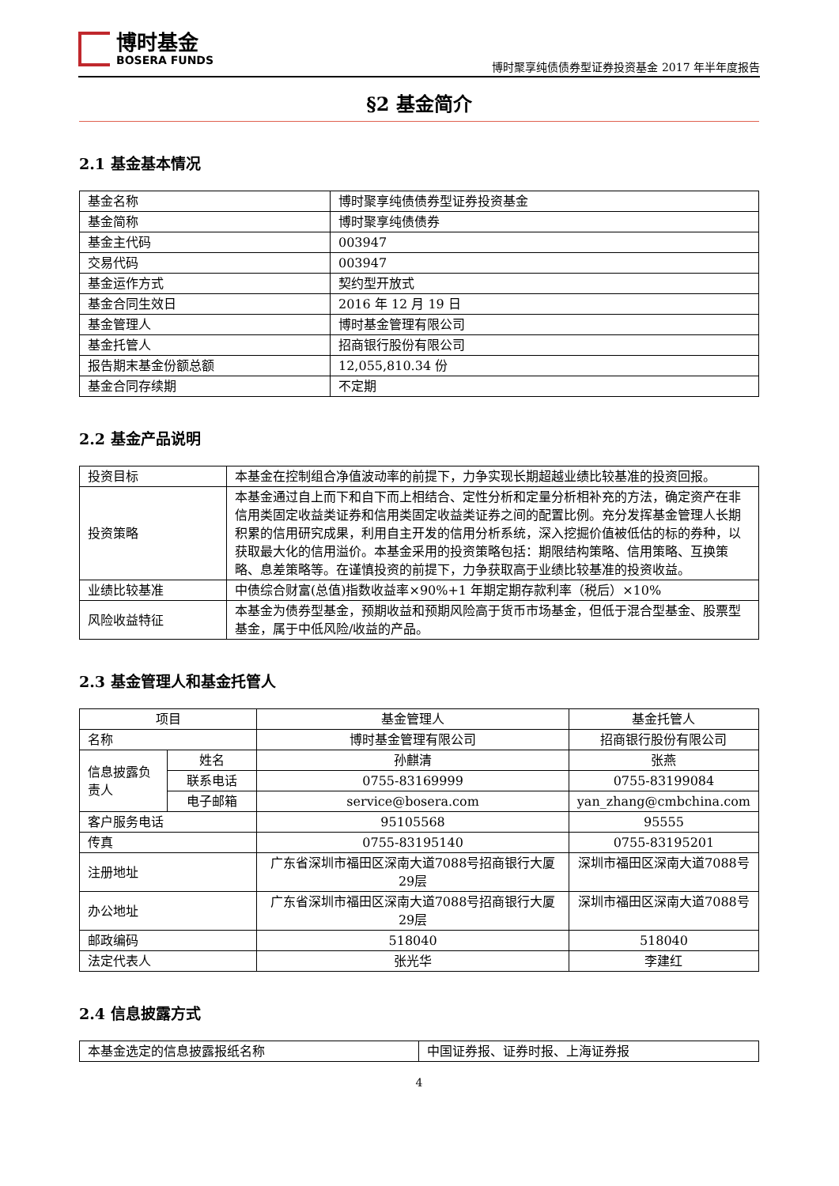博时基金
BOSERA FUNDS
博时聚享纯债债券型证券投资基金 2017 年半年度报告
§2 基金简介
2.1 基金基本情况
| 基金名称 | 博时聚享纯债债券型证券投资基金 |
| 基金简称 | 博时聚享纯债债券 |
| 基金主代码 | 003947 |
| 交易代码 | 003947 |
| 基金运作方式 | 契约型开放式 |
| 基金合同生效日 | 2016 年 12 月 19 日 |
| 基金管理人 | 博时基金管理有限公司 |
| 基金托管人 | 招商银行股份有限公司 |
| 报告期末基金份额总额 | 12,055,810.34 份 |
| 基金合同存续期 | 不定期 |
2.2 基金产品说明
| 投资目标 | 本基金在控制组合净值波动率的前提下，力争实现长期超越业绩比较基准的投资回报。 |
| 投资策略 | 本基金通过自上而下和自下而上相结合、定性分析和定量分析相补充的方法，确定资产在非信用类固定收益类证券和信用类固定收益类证券之间的配置比例。充分发挥基金管理人长期积累的信用研究成果，利用自主开发的信用分析系统，深入挖掘价值被低估的标的券种，以获取最大化的信用溢价。本基金采用的投资策略包括：期限结构策略、信用策略、互换策略、息差策略等。在谨慎投资的前提下，力争获取高于业绩比较基准的投资收益。 |
| 业绩比较基准 | 中债综合财富(总值)指数收益率×90%+1 年期定期存款利率（税后）×10% |
| 风险收益特征 | 本基金为债券型基金，预期收益和预期风险高于货币市场基金，但低于混合型基金、股票型基金，属于中低风险/收益的产品。 |
2.3 基金管理人和基金托管人
| 项目 | | 基金管理人 | 基金托管人 |
| --- | --- | --- | --- |
| 名称 | | 博时基金管理有限公司 | 招商银行股份有限公司 |
| 信息披露负责人 | 姓名 | 孙麒清 | 张燕 |
| | 联系电话 | 0755-83169999 | 0755-83199084 |
| | 电子邮箱 | service@bosera.com | yan_zhang@cmbchina.com |
| 客户服务电话 | | 95105568 | 95555 |
| 传真 | | 0755-83195140 | 0755-83195201 |
| 注册地址 | | 广东省深圳市福田区深南大道7088号招商银行大厦29层 | 深圳市福田区深南大道7088号 |
| 办公地址 | | 广东省深圳市福田区深南大道7088号招商银行大厦29层 | 深圳市福田区深南大道7088号 |
| 邮政编码 | | 518040 | 518040 |
| 法定代表人 | | 张光华 | 李建红 |
2.4 信息披露方式
| 本基金选定的信息披露报纸名称 | 中国证券报、证券时报、上海证券报 |
4